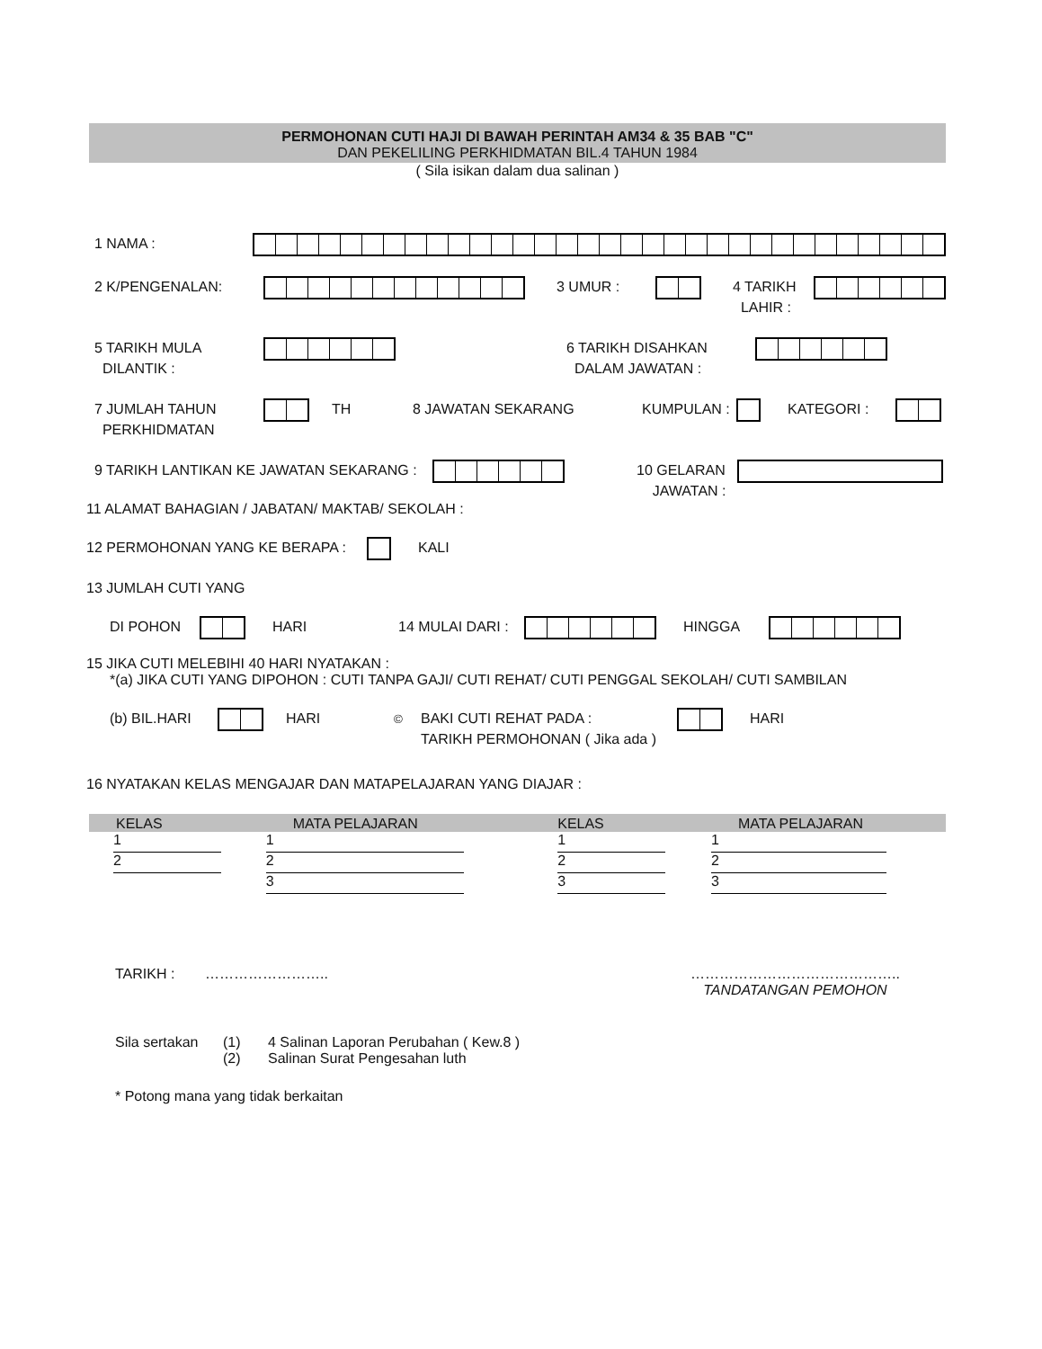PERMOHONAN CUTI HAJI DI BAWAH PERINTAH AM34 & 35 BAB "C"
DAN PEKELILING PERKHIDMATAN BIL.4 TAHUN 1984
( Sila isikan dalam dua salinan )
1 NAMA :
2 K/PENGENALAN: 3 UMUR : 4 TARIKH
LAHIR :
5 TARIKH MULA
DILANTIK :
6 TARIKH DISAHKAN
DALAM JAWATAN :
7 JUMLAH TAHUN
PERKHIDMATAN
TH 8 JAWATAN SEKARANG KUMPULAN : KATEGORI :
9 TARIKH LANTIKAN KE JAWATAN SEKARANG : 10 GELARAN
JAWATAN :
11 ALAMAT BAHAGIAN / JABATAN/ MAKTAB/ SEKOLAH :
12 PERMOHONAN YANG KE BERAPA : KALI
13 JUMLAH CUTI YANG
DI POHON HARI 14 MULAI DARI :
HINGGA
15 JIKA CUTI MELEBIHI 40 HARI NYATAKAN :
*(a) JIKA CUTI YANG DIPOHON : CUTI TANPA GAJI/ CUTI REHAT/ CUTI PENGGAL SEKOLAH/ CUTI SAMBILAN
(b) BIL.HARI HARI
©
BAKI CUTI REHAT PADA :
TARIKH PERMOHONAN ( Jika ada )
HARI
16 NYATAKAN KELAS MENGAJAR DAN MATAPELAJARAN YANG DIAJAR :
| KELAS | MATA PELAJARAN | KELAS | MATA PELAJARAN |
| --- | --- | --- | --- |
| 1 | 1 | 1 | 1 |
| 2 | 2 | 2 | 2 |
| | 3 | 3 | 3 |
TARIKH : …………………….. ……………………………………..
TANDATANGAN PEMOHON
Sila sertakan
(1)
(2)
4 Salinan Laporan Perubahan ( Kew.8 )
Salinan Surat Pengesahan luth
* Potong mana yang tidak berkaitan